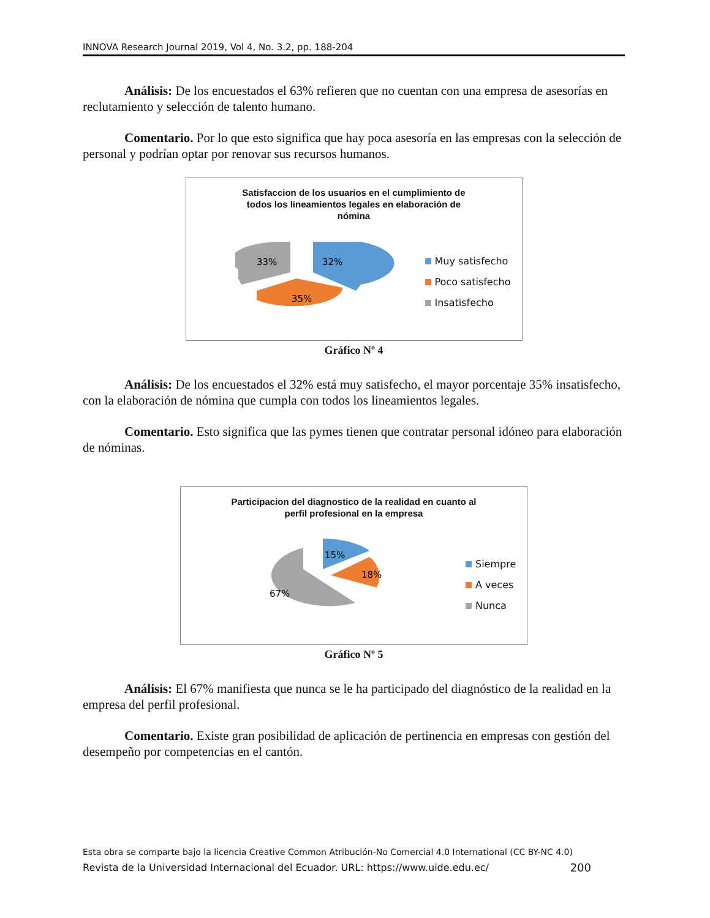INNOVA Research Journal 2019, Vol 4, No. 3.2, pp. 188-204
Análisis: De los encuestados el 63% refieren que no cuentan con una empresa de asesorías en reclutamiento y selección de talento humano.
Comentario. Por lo que esto significa que hay poca asesoría en las empresas con la selección de personal y podrían optar por renovar sus recursos humanos.
Satisfaccion de los usuarios en el cumplimiento de
todos los lineamientos legales en elaboración de
nómina
33%
32%
35%
Muy satisfecho
Poco satisfecho
Insatisfecho
Gráfico Nº 4
Análisis: De los encuestados el 32% está muy satisfecho, el mayor porcentaje 35% insatisfecho, con la elaboración de nómina que cumpla con todos los lineamientos legales.
Comentario. Esto significa que las pymes tienen que contratar personal idóneo para elaboración de nóminas.
Participacion del diagnostico de la realidad en cuanto al
perfil profesional en la empresa
67%
15%
18%
Siempre
A veces
Nunca
Gráfico Nº 5
Análisis: El 67% manifiesta que nunca se le ha participado del diagnóstico de la realidad en la empresa del perfil profesional.
Comentario. Existe gran posibilidad de aplicación de pertinencia en empresas con gestión del desempeño por competencias en el cantón.
Esta obra se comparte bajo la licencia Creative Common Atribución-No Comercial 4.0 International (CC BY-NC 4.0)
Revista de la Universidad Internacional del Ecuador. URL: https://www.uide.edu.ec/ 200